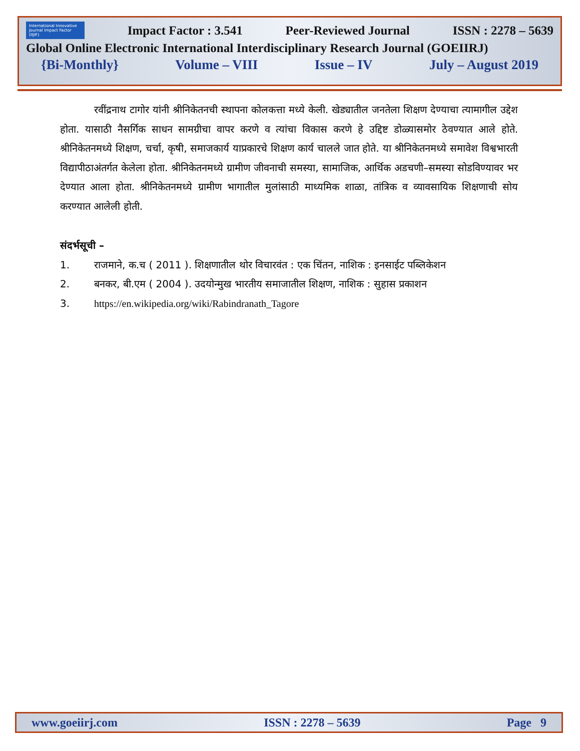International Innovative Journal Impact Factor (IIJIF)
Impact Factor : 3.541 Peer-Reviewed Journal ISSN : 2278 – 5639
Global Online Electronic International Interdisciplinary Research Journal (GOEIIRJ)
{Bi-Monthly} Volume – VIII Issue – IV July – August 2019
रवींद्रनाथ टागोर यांनी श्रीनिकेतनची स्थापना कोलकत्ता मध्ये केली. खेड्यातील जनतेला शिक्षण देण्याचा त्यामागील उद्देश होता. यासाठी नैसर्गिक साधन सामग्रीचा वापर करणे व त्यांचा विकास करणे हे उद्दिष्ट डोळ्यासमोर ठेवण्यात आले होते. श्रीनिकेतनमध्ये शिक्षण, चर्चा, कृषी, समाजकार्य याप्रकारचे शिक्षण कार्य चालले जात होते. या श्रीनिकेतनमध्ये समावेश विश्वभारती विद्यापीठाअंतर्गत केलेला होता. श्रीनिकेतनमध्ये ग्रामीण जीवनाची समस्या, सामाजिक, आर्थिक अडचणी–समस्या सोडविण्यावर भर देण्यात आला होता. श्रीनिकेतनमध्ये ग्रामीण भागातील मुलांसाठी माध्यमिक शाळा, तांत्रिक व व्यावसायिक शिक्षणाची सोय करण्यात आलेली होती.
संदर्भसूची –
1. राजमाने, क.च ( 2011 ). शिक्षणातील थोर विचारवंत : एक चिंतन, नाशिक : इनसाईट पब्लिकेशन
2. बनकर, बी.एम ( 2004 ). उदयोन्मुख भारतीय समाजातील शिक्षण, नाशिक : सुहास प्रकाशन
3. https://en.wikipedia.org/wiki/Rabindranath_Tagore
www.goeiirj.com ISSN : 2278 – 5639 Page 9